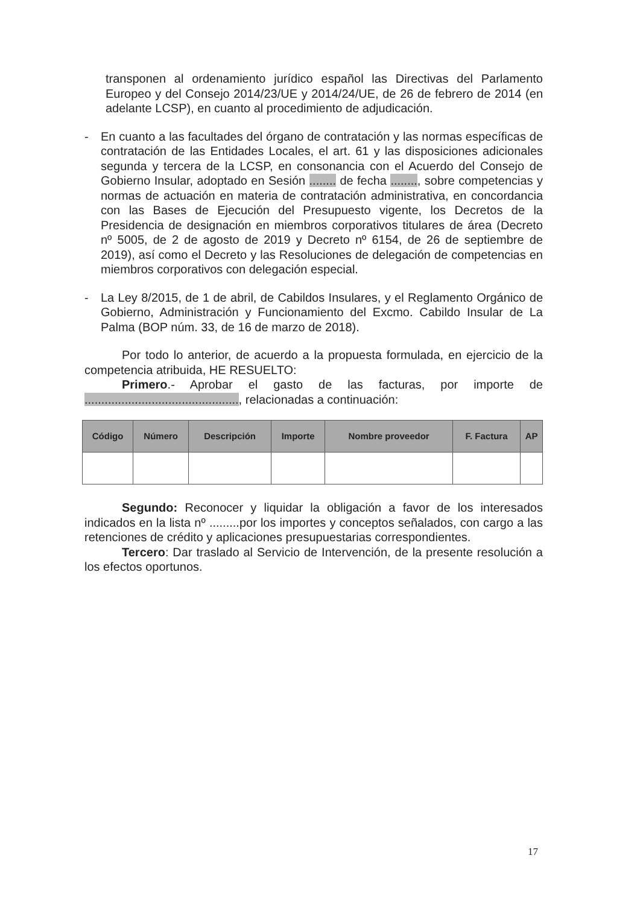transponen al ordenamiento jurídico español las Directivas del Parlamento Europeo y del Consejo 2014/23/UE y 2014/24/UE, de 26 de febrero de 2014 (en adelante LCSP), en cuanto al procedimiento de adjudicación.
- En cuanto a las facultades del órgano de contratación y las normas específicas de contratación de las Entidades Locales, el art. 61 y las disposiciones adicionales segunda y tercera de la LCSP, en consonancia con el Acuerdo del Consejo de Gobierno Insular, adoptado en Sesión ........ de fecha ........, sobre competencias y normas de actuación en materia de contratación administrativa, en concordancia con las Bases de Ejecución del Presupuesto vigente, los Decretos de la Presidencia de designación en miembros corporativos titulares de área (Decreto nº 5005, de 2 de agosto de 2019 y Decreto nº 6154, de 26 de septiembre de 2019), así como el Decreto y las Resoluciones de delegación de competencias en miembros corporativos con delegación especial.
- La Ley 8/2015, de 1 de abril, de Cabildos Insulares, y el Reglamento Orgánico de Gobierno, Administración y Funcionamiento del Excmo. Cabildo Insular de La Palma (BOP núm. 33, de 16 de marzo de 2018).
Por todo lo anterior, de acuerdo a la propuesta formulada, en ejercicio de la competencia atribuida, HE RESUELTO:
Primero.- Aprobar el gasto de las facturas, por importe de .............................................., relacionadas a continuación:
| Código | Número | Descripción | Importe | Nombre proveedor | F. Factura | AP |
| --- | --- | --- | --- | --- | --- | --- |
Segundo: Reconocer y liquidar la obligación a favor de los interesados indicados en la lista nº .........por los importes y conceptos señalados, con cargo a las retenciones de crédito y aplicaciones presupuestarias correspondientes.
Tercero: Dar traslado al Servicio de Intervención, de la presente resolución a los efectos oportunos.
17